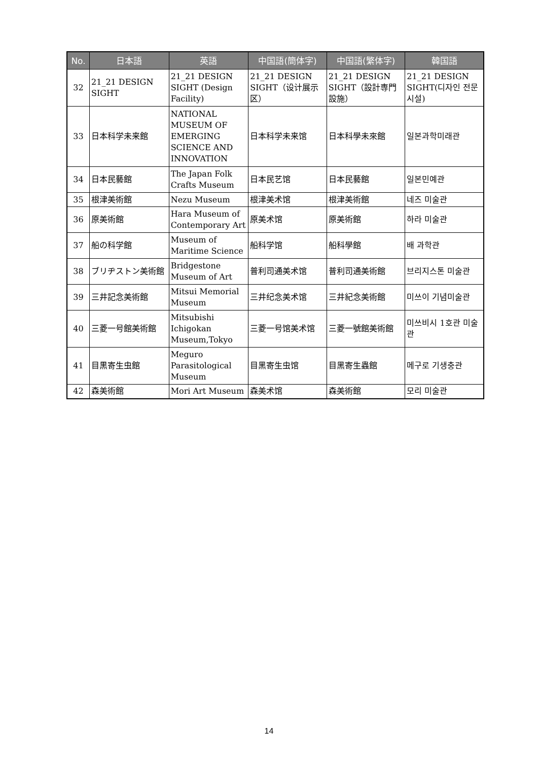| No. | 日本語 | 英語 | 中国語(簡体字) | 中国語(繁体字) | 韓国語 |
| --- | --- | --- | --- | --- | --- |
| 32 | 21_21 DESIGN SIGHT | 21_21 DESIGN SIGHT (Design Facility) | 21_21 DESIGN SIGHT（设计展示区） | 21_21 DESIGN SIGHT（設計専門設施） | 21_21 DESIGN SIGHT(디자인 전문시설) |
| 33 | 日本科学未来館 | NATIONAL MUSEUM OF EMERGING SCIENCE AND INNOVATION | 日本科学未来馆 | 日本科學未來館 | 일본과학미래관 |
| 34 | 日本民藝館 | The Japan Folk Crafts Museum | 日本民艺馆 | 日本民藝館 | 일본민예관 |
| 35 | 根津美術館 | Nezu Museum | 根津美术馆 | 根津美術館 | 네즈 미술관 |
| 36 | 原美術館 | Hara Museum of Contemporary Art | 原美术馆 | 原美術館 | 하라 미술관 |
| 37 | 船の科学館 | Museum of Maritime Science | 船科学馆 | 船科學館 | 배 과학관 |
| 38 | ブリヂストン美術館 | Bridgestone Museum of Art | 普利司通美术馆 | 普利司通美術館 | 브리지스톤 미술관 |
| 39 | 三井記念美術館 | Mitsui Memorial Museum | 三井纪念美术馆 | 三井紀念美術館 | 미쓰이 기념미술관 |
| 40 | 三菱一号館美術館 | Mitsubishi Ichigokan Museum,Tokyo | 三菱一号馆美术馆 | 三菱一號館美術館 | 미쓰비시 1호관 미술관 |
| 41 | 目黒寄生虫館 | Meguro Parasitological Museum | 目黑寄生虫馆 | 目黑寄生蟲館 | 메구로 기생충관 |
| 42 | 森美術館 | Mori Art Museum | 森美术馆 | 森美術館 | 모리 미술관 |
14